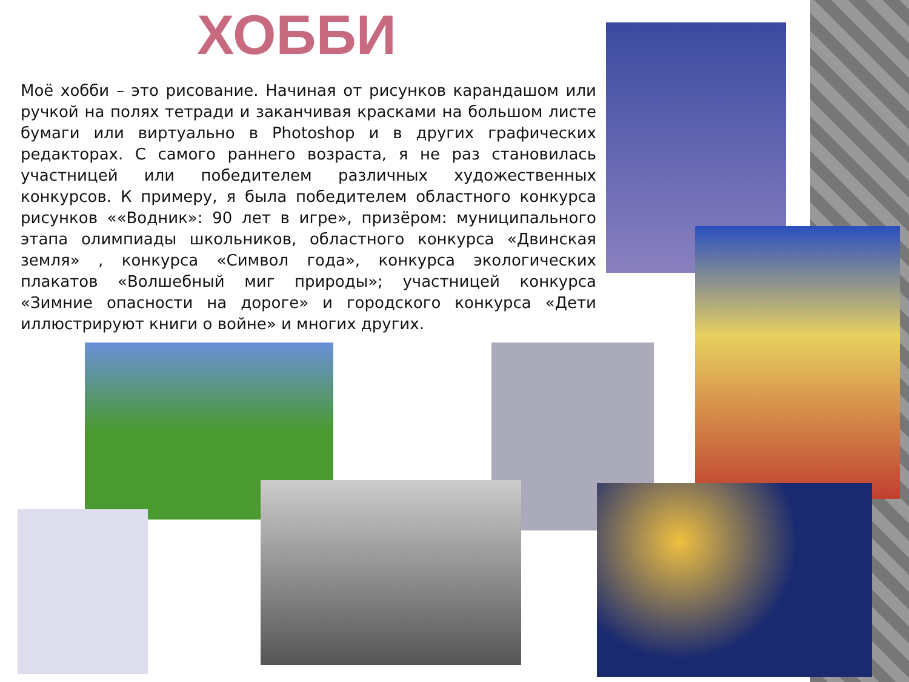ХОББИ
Моё хобби – это рисование. Начиная от рисунков карандашом или ручкой на полях тетради и заканчивая красками на большом листе бумаги или виртуально в Photoshop и в других графических редакторах. С самого раннего возраста, я не раз становилась участницей или победителем различных художественных конкурсов. К примеру, я была победителем областного конкурса рисунков ««Водник»: 90 лет в игре», призёром: муниципального этапа олимпиады школьников, областного конкурса «Двинская земля» , конкурса «Символ года», конкурса экологических плакатов «Волшебный миг природы»; участницей конкурса «Зимние опасности на дороге» и городского конкурса «Дети иллюстрируют книги о войне» и многих других.